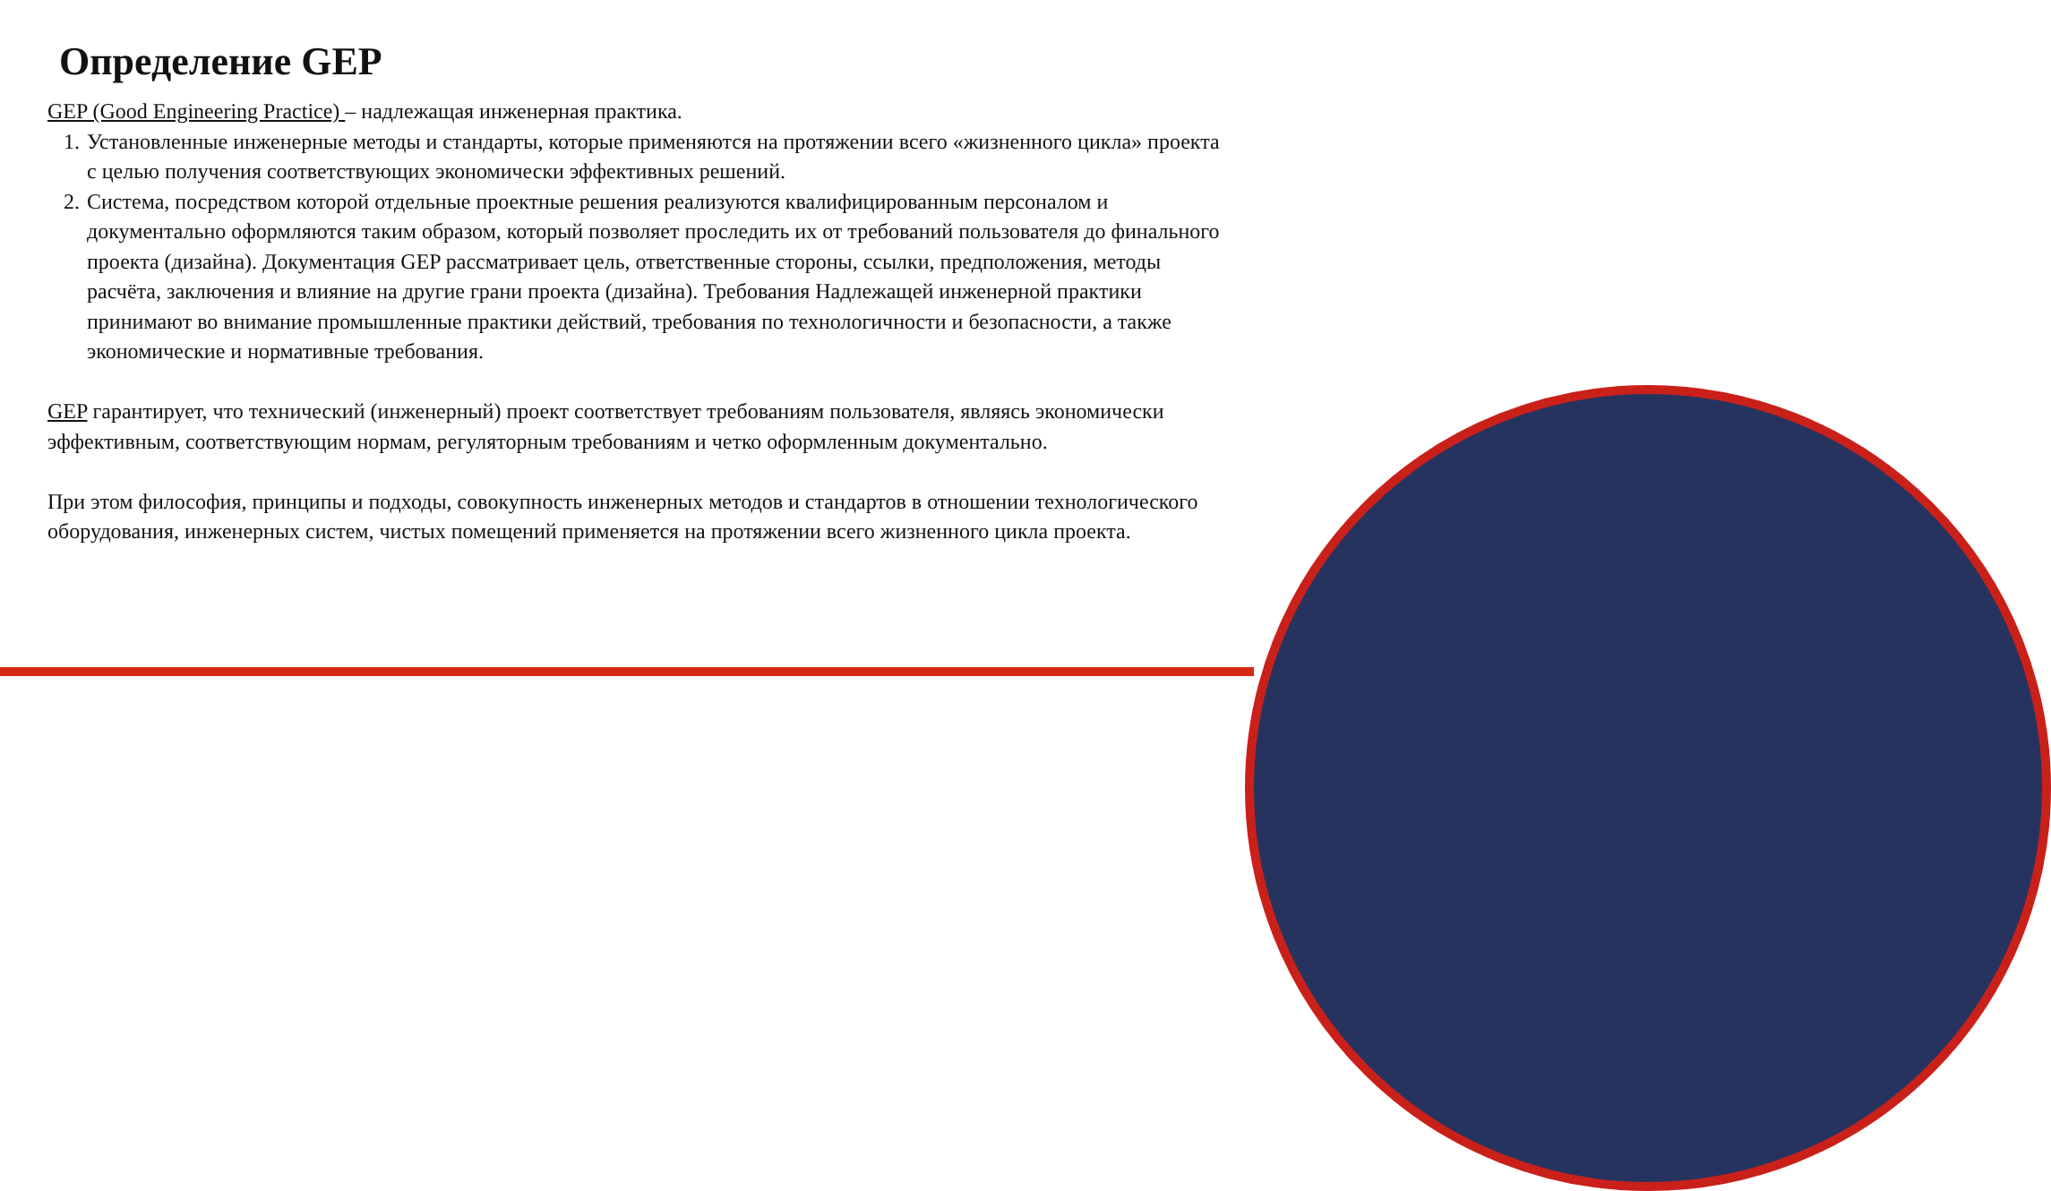Определение GEP
GEP (Good Engineering Practice) – надлежащая инженерная практика.
1. Установленные инженерные методы и стандарты, которые применяются на протяжении всего «жизненного цикла» проекта с целью получения соответствующих экономически эффективных решений.
2. Система, посредством которой отдельные проектные решения реализуются квалифицированным персоналом и документально оформляются таким образом, который позволяет проследить их от требований пользователя до финального проекта (дизайна). Документация GEP рассматривает цель, ответственные стороны, ссылки, предположения, методы расчёта, заключения и влияние на другие грани проекта (дизайна). Требования Надлежащей инженерной практики принимают во внимание промышленные практики действий, требования по технологичности и безопасности, а также экономические и нормативные требования.
GEP гарантирует, что технический (инженерный) проект соответствует требованиям пользователя, являясь экономически эффективным, соответствующим нормам, регуляторным требованиям и четко оформленным документально.
При этом философия, принципы и подходы, совокупность инженерных методов и стандартов в отношении технологического оборудования, инженерных систем, чистых помещений применяется на протяжении всего жизненного цикла проекта.